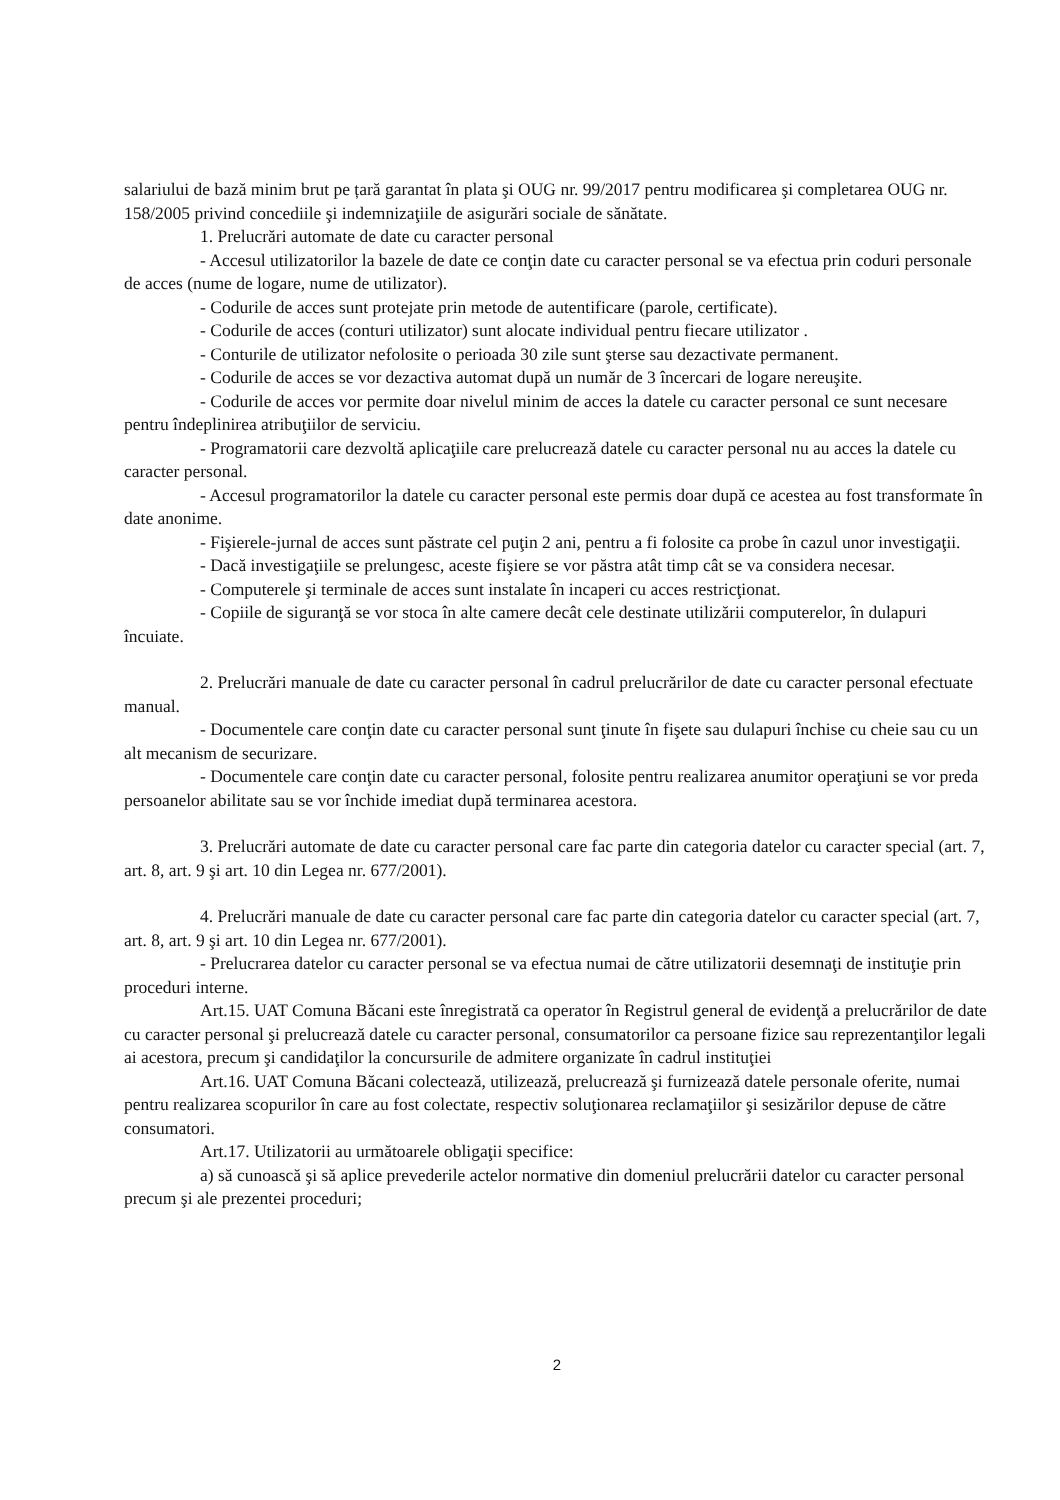salariului de bază minim brut pe țară garantat în plata şi OUG nr. 99/2017 pentru modificarea şi completarea OUG nr. 158/2005 privind concediile şi indemnizaţiile de asigurări sociale de sănătate.
1. Prelucrări automate de date cu caracter personal
- Accesul utilizatorilor la bazele de date ce conţin date cu caracter personal se va efectua prin coduri personale de acces (nume de logare, nume de utilizator).
- Codurile de acces sunt protejate prin metode de autentificare (parole, certificate).
- Codurile de acces (conturi utilizator) sunt alocate individual pentru fiecare utilizator .
- Conturile de utilizator nefolosite o perioada 30 zile sunt şterse sau dezactivate permanent.
- Codurile de acces se vor dezactiva automat după un număr de 3 încercari de logare nereuşite.
- Codurile de acces vor permite doar nivelul minim de acces la datele cu caracter personal ce sunt necesare pentru îndeplinirea atribuţiilor de serviciu.
- Programatorii care dezvoltă aplicaţiile care prelucrează datele cu caracter personal nu au acces la datele cu caracter personal.
- Accesul programatorilor la datele cu caracter personal este permis doar după ce acestea au fost transformate în date anonime.
- Fişierele-jurnal de acces sunt păstrate cel puţin 2 ani, pentru a fi folosite ca probe în cazul unor investigaţii.
- Dacă investigaţiile se prelungesc, aceste fişiere se vor păstra atât timp cât se va considera necesar.
- Computerele şi terminale de acces sunt instalate în incaperi cu acces restricţionat.
- Copiile de siguranţă se vor stoca în alte camere decât cele destinate utilizării computerelor, în dulapuri încuiate.
2. Prelucrări manuale de date cu caracter personal în cadrul prelucrărilor de date cu caracter personal efectuate manual.
- Documentele care conţin date cu caracter personal sunt ţinute în fişete sau dulapuri închise cu cheie sau cu un alt mecanism de securizare.
- Documentele care conţin date cu caracter personal, folosite pentru realizarea anumitor operaţiuni se vor preda persoanelor abilitate sau se vor închide imediat după terminarea acestora.
3. Prelucrări automate de date cu caracter personal care fac parte din categoria datelor cu caracter special (art. 7, art. 8, art. 9 şi art. 10 din Legea nr. 677/2001).
4. Prelucrări manuale de date cu caracter personal care fac parte din categoria datelor cu caracter special (art. 7, art. 8, art. 9 şi art. 10 din Legea nr. 677/2001).
- Prelucrarea datelor cu caracter personal se va efectua numai de către utilizatorii desemnaţi de instituţie prin proceduri interne.
Art.15. UAT Comuna Băcani este înregistrată ca operator în Registrul general de evidenţă a prelucrărilor de date cu caracter personal şi prelucrează datele cu caracter personal, consumatorilor ca persoane fizice sau reprezentanţilor legali ai acestora, precum şi candidaţilor la concursurile de admitere organizate în cadrul instituţiei
Art.16. UAT Comuna Băcani colectează, utilizează, prelucrează şi furnizează datele personale oferite, numai pentru realizarea scopurilor în care au fost colectate, respectiv soluţionarea reclamaţiilor şi sesizărilor depuse de către consumatori.
Art.17. Utilizatorii au următoarele obligaţii specifice:
a) să cunoască şi să aplice prevederile actelor normative din domeniul prelucrării datelor cu caracter personal precum şi ale prezentei proceduri;
2